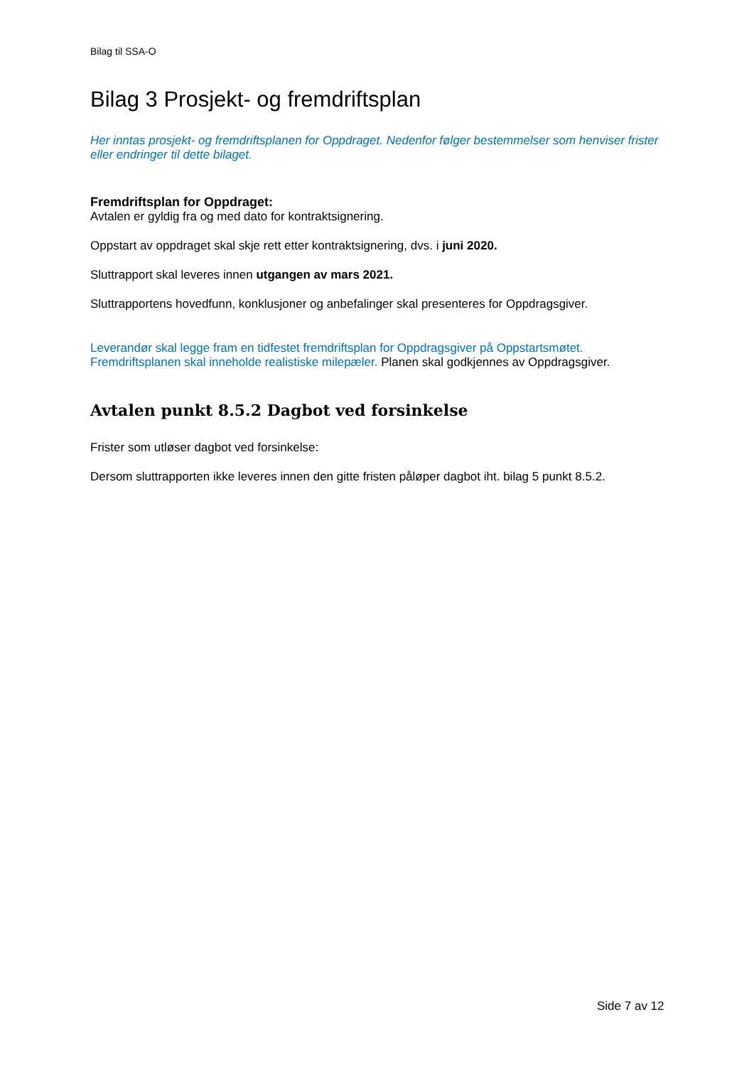Bilag til SSA-O
Bilag 3 Prosjekt- og fremdriftsplan
Her inntas prosjekt- og fremdriftsplanen for Oppdraget. Nedenfor følger bestemmelser som henviser frister eller endringer til dette bilaget.
Fremdriftsplan for Oppdraget:
Avtalen er gyldig fra og med dato for kontraktsignering.
Oppstart av oppdraget skal skje rett etter kontraktsignering, dvs. i juni 2020.
Sluttrapport skal leveres innen utgangen av mars 2021.
Sluttrapportens hovedfunn, konklusjoner og anbefalinger skal presenteres for Oppdragsgiver.
Leverandør skal legge fram en tidfestet fremdriftsplan for Oppdragsgiver på Oppstartsmøtet. Fremdriftsplanen skal inneholde realistiske milepæler. Planen skal godkjennes av Oppdragsgiver.
Avtalen punkt 8.5.2 Dagbot ved forsinkelse
Frister som utløser dagbot ved forsinkelse:
Dersom sluttrapporten ikke leveres innen den gitte fristen påløper dagbot iht. bilag 5 punkt 8.5.2.
Side 7 av 12